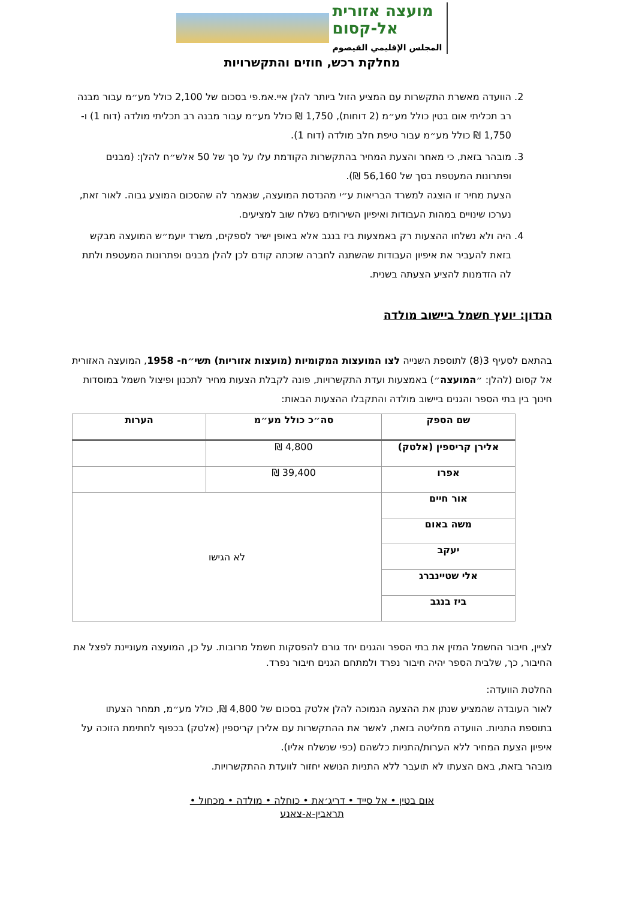מועצה אזורית
אל-קסום
المجلس الإقليمي القيصوم
מחלקת רכש, חוזים והתקשרויות
2. הוועדה מאשרת התקשרות עם המציע הזול ביותר להלן איי.אמ.פי בסכום של 2,100 כולל מע״מ עבור מבנה רב תכליתי אום בטין כולל מע״מ (2 דוחות), 1,750 ₪ כולל מע״מ עבור מבנה רב תכליתי מולדה (דוח 1) ו- 1,750 ₪ כולל מע״מ עבור טיפת חלב מולדה (דוח 1).
3. מובהר בזאת, כי מאחר והצעת המחיר בהתקשרות הקודמת עלו על סך של 50 אלש״ח להלן: (מבנים ופתרונות המעטפת בסך של 56,160 ₪).
הצעת מחיר זו הוצגה למשרד הבריאות ע״י מהנדסת המועצה, שנאמר לה שהסכום המוצע גבוה. לאור זאת, נערכו שינויים במהות העבודות ואיפיון השירותים נשלח שוב למציעים.
4. היה ולא נשלחו ההצעות רק באמצעות ביז בנגב אלא באופן ישיר לספקים, משרד יועמ״ש המועצה מבקש בזאת להעביר את איפיון העבודות שהשתנה לחברה שזכתה קודם לכן להלן מבנים ופתרונות המעטפת ולתת לה הזדמנות להציע הצעתה בשנית.
הנדון: יועץ חשמל ביישוב מולדה
בהתאם לסעיף 3(8) לתוספת השנייה לצו המועצות המקומיות (מועצות אזוריות) תשי״ח- 1958, המועצה האזורית אל קסום (להלן: ״המועצה״) באמצעות ועדת התקשרויות, פונה לקבלת הצעות מחיר לתכנון ופיצול חשמל במוסדות חינוך בין בתי הספר והגנים ביישוב מולדה והתקבלו ההצעות הבאות:
| שם הספק | סה״כ כולל מע״מ | הערות |
| --- | --- | --- |
| אלירן קריספין (אלטק) | 4,800 ₪ | |
| אפרו | 39,400 ₪ | |
| אור חיים | לא הגישו | |
| משה באום | | |
| יעקב | | |
| אלי שטיינברג | | |
| ביז בנגב | | |
לציין, חיבור החשמל המזין את בתי הספר והגנים יחד גורם להפסקות חשמל מרובות. על כן, המועצה מעוניינת לפצל את החיבור, כך, שלבית הספר יהיה חיבור נפרד ולמתחם הגנים חיבור נפרד.
החלטת הוועדה:
לאור העובדה שהמציע שנתן את ההצעה הנמוכה להלן אלטק בסכום של 4,800 ₪, כולל מע״מ, תמחר הצעתו בתוספת התניות. הוועדה מחליטה בזאת, לאשר את ההתקשרות עם אלירן קריספין (אלטק) בכפוף לחתימת הזוכה על איפיון הצעת המחיר ללא הערות/התניות כלשהם (כפי שנשלח אליו).
מובהר בזאת, באם הצעתו לא תועבר ללא התניות הנושא יחזור לוועדת ההתקשרויות.
אום בטין • אל סייד • דריג׳את • כוחלה • מולדה • מכחול •
תראבין-א-צאנע